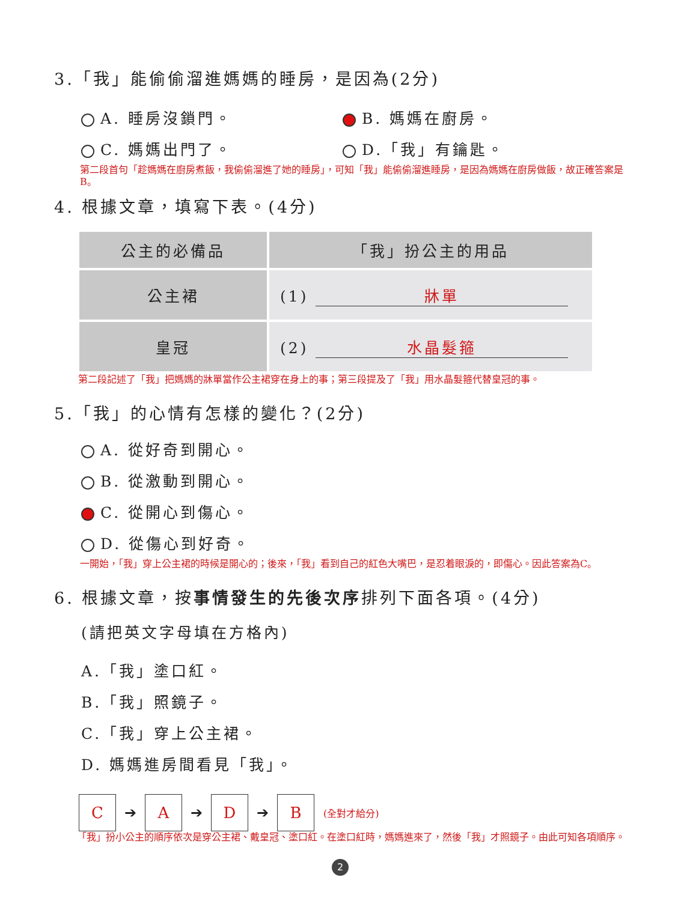3.「我」能偷偷溜進媽媽的睡房，是因為(2分)
A. 睡房沒鎖門。 B. 媽媽在廚房。
C. 媽媽出門了。 D.「我」有鑰匙。
第二段首句「趁媽媽在廚房煮飯，我偷偷溜進了她的睡房」，可知「我」能偷偷溜進睡房，是因為媽媽在廚房做飯，故正確答案是B。
4. 根據文章，填寫下表。(4分)
| 公主的必備品 | 「我」扮公主的用品 |
| --- | --- |
| 公主裙 | (1) 牀單 |
| 皇冠 | (2) 水晶髮箍 |
第二段記述了「我」把媽媽的牀單當作公主裙穿在身上的事；第三段提及了「我」用水晶髮箍代替皇冠的事。
5.「我」的心情有怎樣的變化？(2分)
A. 從好奇到開心。
B. 從激動到開心。
C. 從開心到傷心。
D. 從傷心到好奇。
一開始，「我」穿上公主裙的時候是開心的；後來，「我」看到自己的紅色大嘴巴，是忍着眼淚的，即傷心。因此答案為C。
6. 根據文章，按事情發生的先後次序排列下面各項。(4分)
(請把英文字母填在方格內)
A.「我」塗口紅。
B.「我」照鏡子。
C.「我」穿上公主裙。
D. 媽媽進房間看見「我」。
C
➔
A
➔
D
➔
B
(全對才給分)
「我」扮小公主的順序依次是穿公主裙、戴皇冠、塗口紅。在塗口紅時，媽媽進來了，然後「我」才照鏡子。由此可知各項順序。
2